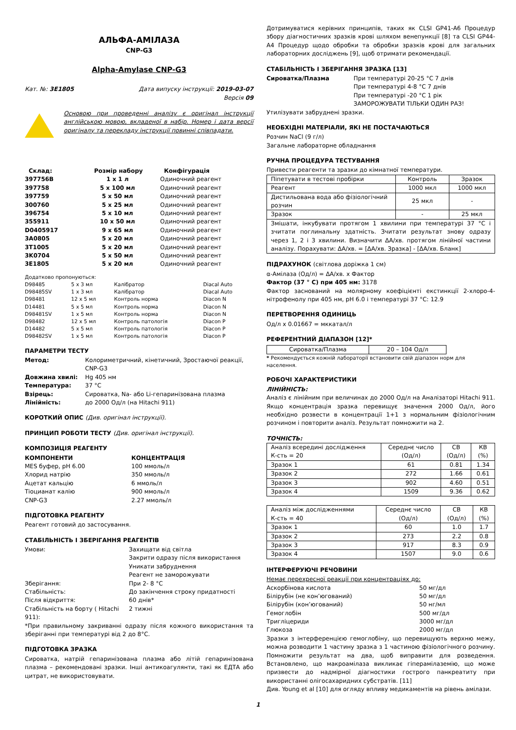АЛЬФА-АМІЛАЗА
CNP-G3
Alpha-Amylase CNP-G3
Кат. №: 3E1805 Дата випуску інструкції: 2019-03-07
Версія 09
Основою при проведенні аналізу є оригінал інструкції англійською мовою, вкладеної в набір. Номер і дата версії оригіналу та перекладу інструкції повинні співпадати.
| Склад: | Розмір набору | Конфігурація |
| --- | --- | --- |
| 397756B | 1 x 1 л | Одиночний реагент |
| 397758 | 5 x 100 мл | Одиночний реагент |
| 397759 | 5 x 50 мл | Одиночний реагент |
| 300760 | 5 x 25 мл | Одиночний реагент |
| 396754 | 5 x 10 мл | Одиночний реагент |
| 355911 | 10 x 50 мл | Одиночний реагент |
| D0405917 | 9 x 65 мл | Одиночний реагент |
| 3A0805 | 5 x 20 мл | Одиночний реагент |
| 3T1005 | 5 x 20 мл | Одиночний реагент |
| 3K0704 | 5 x 50 мл | Одиночний реагент |
| 3E1805 | 5 x 20 мл | Одиночний реагент |
Додатково пропонуються:
| D98485 | 5 x 3 мл | Калібратор | Diacal Auto |
| D98485SV | 1 x 3 мл | Калібратор | Diacal Auto |
| D98481 | 12 x 5 мл | Контроль норма | Diacon N |
| D14481 | 5 x 5 мл | Контроль норма | Diacon N |
| D98481SV | 1 x 5 мл | Контроль норма | Diacon N |
| D98482 | 12 x 5 мл | Контроль патологія | Diacon P |
| D14482 | 5 x 5 мл | Контроль патологія | Diacon P |
| D98482SV | 1 x 5 мл | Контроль патологія | Diacon P |
ПАРАМЕТРИ ТЕСТУ
| Метод: | Колориметричний, кінетичний, Зростаючої реакції, CNP-G3 |
| Довжина хвилі: | Hg 405 нм |
| Температура: | 37 °C |
| Взірець: | Сироватка, Na- або Li-гепаринізована плазма |
| Лінійність: | до 2000 Од/л (на Hitachi 911) |
КОРОТКИЙ ОПИС (Див. оригінал інструкції).
ПРИНЦИП РОБОТИ ТЕСТУ (Див. оригінал інструкції).
КОМПОЗИЦІЯ РЕАГЕНТУ
| КОМПОНЕНТИ | КОНЦЕНТРАЦІЯ |
| MES буфер, pH 6.00 | 100 ммоль/л |
| Хлорид натрію | 350 ммоль/л |
| Ацетат кальцію | 6 ммоль/л |
| Тіоцианат калію | 900 ммоль/л |
| CNP-G3 | 2.27 ммоль/л |
ПІДГОТОВКА РЕАГЕНТУ
Реагент готовий до застосування.
СТАБІЛЬНІСТЬ І ЗБЕРІГАННЯ РЕАГЕНТІВ
| Умови: | Захищати від світла Закрити одразу після використання Уникати забруднення Реагент не заморожувати |
| Зберігання: | При 2- 8 °C |
| Стабільність: | До закінчення строку придатності |
| Після відкриття: | 60 днів* |
| Стабільність на борту ( Hitachi 911): | 2 тижні |
*При правильному закриванні одразу після кожного використання та зберіганні при температурі від 2 до 8°C.
ПІДГОТОВКА ЗРАЗКА
Сироватка, натрій гепаринізована плазма або літій гепаринізована плазма – рекомендовані зразки. Інші антикоагулянти, такі як ЕДТА або цитрат, не використовувати.
Дотримуватися керівних принципів, таких як CLSI GP41-A6 Процедур збору діагностичних зразків крові шляхом венепункції [8] та CLSI GP44-A4 Процедур щодо обробки та обробки зразків крові для загальних лабораторних досліджень [9], щоб отримати рекомендації.
СТАБІЛЬНІСТЬ І ЗБЕРІГАННЯ ЗРАЗКА [13]
| Сироватка/Плазма | При температурі 20-25 °C 7 днів При температурі 4-8 °C 7 днів При температурі -20 °C 1 рік ЗАМОРОЖУВАТИ ТІЛЬКИ ОДИН РАЗ! |
Утилізувати забруднені зразки.
НЕОБХІДНІ МАТЕРІАЛИ, ЯКІ НЕ ПОСТАЧАЮТЬСЯ
Розчин NaCl (9 г/л)
Загальне лабораторне обладнання
РУЧНА ПРОЦЕДУРА ТЕСТУВАННЯ
Привести реагенти та зразки до кімнатної температури.
| Піпетувати в тестові пробірки | Контроль | Зразок |
| Реагент | 1000 мкл | 1000 мкл |
| Дистильована вода або фізіологічний розчин | 25 мкл | - |
| Зразок | - | 25 мкл |
| Змішати, інкубувати протягом 1 хвилини при температурі 37 °C і зчитати поглинальну здатність. Зчитати результат знову одразу через 1, 2 і 3 хвилини. Визначити ΔA/хв. протягом лінійної частини аналізу. Порахувати: ΔA/хв. = [ΔA/хв. Зразка] - [ΔA/хв. Бланк] | | |
ПІДРАХУНОК (світлова доріжка 1 см)
α-Амілаза (Од/л) = ΔA/хв. x Фактор
Фактор (37 ° C) при 405 нм: 3178
Фактор заснований на молярному коефіцієнті екстинкції 2-хлоро-4-нітрофенолу при 405 нм, pH 6.0 і температурі 37 °C: 12.9
ПЕРЕТВОРЕННЯ ОДИНИЦЬ
Од/л x 0.01667 = мккатал/л
РЕФЕРЕНТНИЙ ДІАПАЗОН [12]*
| Сироватка/Плазма | 20 – 104 Од/л |
* Рекомендується кожній лабораторії встановити свій діапазон норм для населення.
РОБОЧІ ХАРАКТЕРИСТИКИ
ЛІНІЙНІСТЬ:
Аналіз є лінійним при величинах до 2000 Од/л на Аналізаторі Hitachi 911. Якщо концентрація зразка перевищує значення 2000 Од/л, його необхідно розвести в концентрації 1+1 з нормальним фізіологічним розчином і повторити аналіз. Результат помножити на 2.
ТОЧНІСТЬ:
| Аналіз всередині дослідження К-сть = 20 | Середнє число (Од/л) | СВ (Од/л) | КВ (%) |
| Зразок 1 | 61 | 0.81 | 1.34 |
| Зразок 2 | 272 | 1.66 | 0.61 |
| Зразок 3 | 902 | 4.60 | 0.51 |
| Зразок 4 | 1509 | 9.36 | 0.62 |
| Аналіз між дослідженнями К-сть = 40 | Середнє число (Од/л) | СВ (Од/л) | КВ (%) |
| Зразок 1 | 60 | 1.0 | 1.7 |
| Зразок 2 | 273 | 2.2 | 0.8 |
| Зразок 3 | 917 | 8.3 | 0.9 |
| Зразок 4 | 1507 | 9.0 | 0.6 |
ІНТЕРФЕРУЮЧІ РЕЧОВИНИ
Немає перехресної реакції при концентраціях до:
| Аскорбінова кислота | 50 мг/дл |
| Білірубін (не кон’югований) | 50 мг/дл |
| Білірубін (кон’югований) | 50 нг/мл |
| Гемоглобін | 500 мг/дл |
| Тригліцериди | 3000 мг/дл |
| Глюкоза | 2000 мг/дл |
Зразки з інтерференцією гемоглобіну, що перевищують верхню межу, можна розводити 1 частину зразка з 1 частиною фізіологічного розчину. Помножити результат на два, щоб виправити для розведення. Встановлено, що макроамілаза викликає гіперамілаземію, що може призвести до надмірної діагностики гострого панкреатиту при використанні олігосахаридних субстратів. [11]
Див. Young et al [10] для огляду впливу медикаментів на рівень амілази.
1